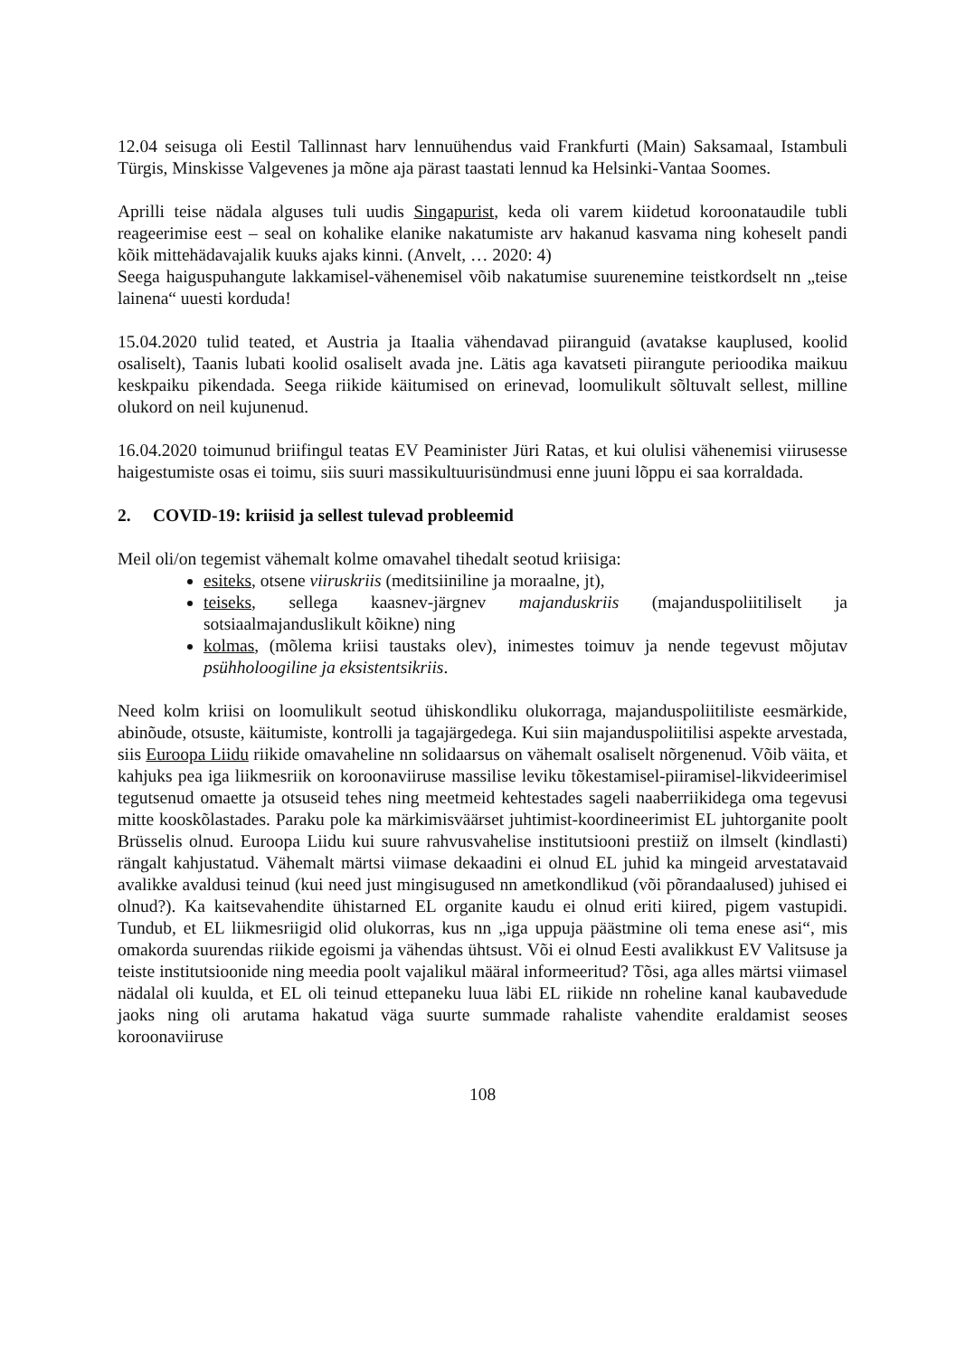12.04 seisuga oli Eestil Tallinnast harv lennuühendus vaid Frankfurti (Main) Saksamaal, Istambuli Türgis, Minskisse Valgevenes ja mõne aja pärast taastati lennud ka Helsinki-Vantaa Soomes.
Aprilli teise nädala alguses tuli uudis Singapurist, keda oli varem kiidetud koroonataudile tubli reageerimise eest – seal on kohalike elanike nakatumiste arv hakanud kasvama ning koheselt pandi kõik mittehädavajalik kuuks ajaks kinni. (Anvelt, … 2020: 4)
Seega haiguspuhangute lakkamisel-vähenemisel võib nakatumise suurenemine teistkordselt nn „teise lainena“ uuesti korduda!
15.04.2020 tulid teated, et Austria ja Itaalia vähendavad piiranguid (avatakse kauplused, koolid osaliselt), Taanis lubati koolid osaliselt avada jne. Lätis aga kavatseti piirangute perioodika maikuu keskpaiku pikendada. Seega riikide käitumised on erinevad, loomulikult sõltuvalt sellest, milline olukord on neil kujunenud.
16.04.2020 toimunud briifingul teatas EV Peaminister Jüri Ratas, et kui olulisi vähenemisi viirusesse haigestumiste osas ei toimu, siis suuri massikultuurisündmusi enne juuni lõppu ei saa korraldada.
2. COVID-19: kriisid ja sellest tulevad probleemid
Meil oli/on tegemist vähemalt kolme omavahel tihedalt seotud kriisiga:
esiteks, otsene viiruskriis (meditsiiniline ja moraalne, jt),
teiseks, sellega kaasnev-järgnev majanduskriis (majanduspoliitiliselt ja sotsiaalmajanduslikult kõikne) ning
kolmas, (mõlema kriisi taustaks olev), inimestes toimuv ja nende tegevust mõjutav psühholoogiline ja eksistentsikriis.
Need kolm kriisi on loomulikult seotud ühiskondliku olukorraga, majanduspoliitiliste eesmärkide, abinõude, otsuste, käitumiste, kontrolli ja tagajärgedega. Kui siin majanduspoliitilisi aspekte arvestada, siis Euroopa Liidu riikide omavaheline nn solidaarsus on vähemalt osaliselt nõrgenenud. Võib väita, et kahjuks pea iga liikmesriik on koroonaviiruse massilise leviku tõkestamisel-piiramisel-likvideerimisel tegutsenud omaette ja otsuseid tehes ning meetmeid kehtestades sageli naaberriikidega oma tegevusi mitte kooskõlastades. Paraku pole ka märkimisväärset juhtimist-koordineerimist EL juhtorganite poolt Brüsselis olnud. Euroopa Liidu kui suure rahvusvahelise institutsiooni prestiiž on ilmselt (kindlasti) rängalt kahjustatud. Vähemalt märtsi viimase dekaadini ei olnud EL juhid ka mingeid arvestatavaid avalikke avaldusi teinud (kui need just mingisugused nn ametkondlikud (või põrandaalused) juhised ei olnud?). Ka kaitsevahendite ühistarned EL organite kaudu ei olnud eriti kiired, pigem vastupidi. Tundub, et EL liikmesriigid olid olukorras, kus nn „iga uppuja päästmine oli tema enese asi“, mis omakorda suurendas riikide egoismi ja vähendas ühtsust. Või ei olnud Eesti avalikkust EV Valitsuse ja teiste institutsioonide ning meedia poolt vajalikul määral informeeritud? Tõsi, aga alles märtsi viimasel nädalal oli kuulda, et EL oli teinud ettepaneku luua läbi EL riikide nn roheline kanal kaubavedude jaoks ning oli arutama hakatud väga suurte summade rahaliste vahendite eraldamist seoses koroonaviiruse
108